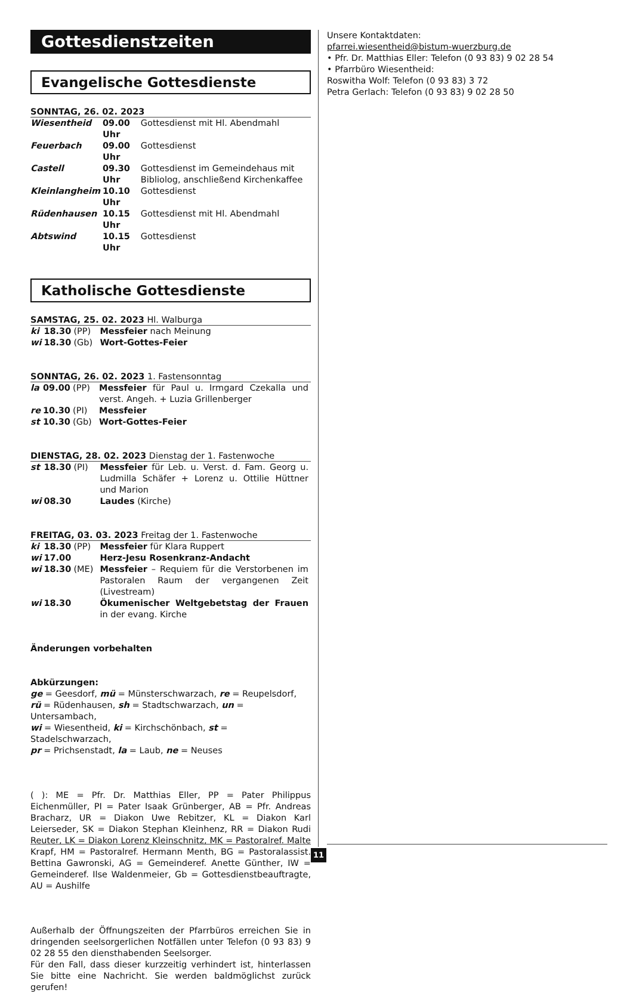Gottesdienstzeiten
Evangelische Gottesdienste
SONNTAG, 26. 02. 2023
| Wiesentheid | 09.00 Uhr | Gottesdienst mit Hl. Abendmahl |
| Feuerbach | 09.00 Uhr | Gottesdienst |
| Castell | 09.30 Uhr | Gottesdienst im Gemeindehaus mit Bibliolog, anschließend Kirchenkaffee |
| Kleinlangheim | 10.10 Uhr | Gottesdienst |
| Rüdenhausen | 10.15 Uhr | Gottesdienst mit Hl. Abendmahl |
| Abtswind | 10.15 Uhr | Gottesdienst |
Katholische Gottesdienste
SAMSTAG, 25. 02. 2023 Hl. Walburga
| ki | 18.30 | (PP) | Messfeier nach Meinung |
| wi | 18.30 | (Gb) | Wort-Gottes-Feier |
SONNTAG, 26. 02. 2023 1. Fastensonntag
| la | 09.00 | (PP) | Messfeier für Paul u. Irmgard Czekalla und verst. Angeh. + Luzia Grillenberger |
| re | 10.30 | (PI) | Messfeier |
| st | 10.30 | (Gb) | Wort-Gottes-Feier |
DIENSTAG, 28. 02. 2023 Dienstag der 1. Fastenwoche
| st | 18.30 | (PI) | Messfeier für Leb. u. Verst. d. Fam. Georg u. Ludmilla Schäfer + Lorenz u. Ottilie Hüttner und Marion |
| wi | 08.30 | | Laudes (Kirche) |
FREITAG, 03. 03. 2023 Freitag der 1. Fastenwoche
| ki | 18.30 | (PP) | Messfeier für Klara Ruppert |
| wi | 17.00 | | Herz-Jesu Rosenkranz-Andacht |
| wi | 18.30 | (ME) | Messfeier – Requiem für die Verstorbenen im Pastoralen Raum der vergangenen Zeit (Livestream) |
| wi | 18.30 | | Ökumenischer Weltgebetstag der Frauen in der evang. Kirche |
Änderungen vorbehalten
Abkürzungen:
ge = Geesdorf, mü = Münsterschwarzach, re = Reupelsdorf,
rü = Rüdenhausen, sh = Stadtschwarzach, un = Untersambach,
wi = Wiesentheid, ki = Kirchschönbach, st = Stadelschwarzach,
pr = Prichsenstadt, la = Laub, ne = Neuses
( ): ME = Pfr. Dr. Matthias Eller, PP = Pater Philippus Eichenmüller, PI = Pater Isaak Grünberger, AB = Pfr. Andreas Bracharz, UR = Diakon Uwe Rebitzer, KL = Diakon Karl Leierseder, SK = Diakon Stephan Kleinhenz, RR = Diakon Rudi Reuter, LK = Diakon Lorenz Kleinschnitz, MK = Pastoralref. Malte Krapf, HM = Pastoralref. Hermann Menth, BG = Pastoralassist. Bettina Gawronski, AG = Gemeinderef. Anette Günther, IW = Gemeinderef. Ilse Waldenmeier, Gb = Gottesdienstbeauftragte, AU = Aushilfe
Außerhalb der Öffnungszeiten der Pfarrbüros erreichen Sie in dringenden seelsorgerlichen Notfällen unter Telefon (0 93 83) 9 02 28 55 den diensthabenden Seelsorger.
Für den Fall, dass dieser kurzzeitig verhindert ist, hinterlassen Sie bitte eine Nachricht. Sie werden baldmöglichst zurück gerufen!
Unsere Kontaktdaten:
pfarrei.wiesentheid@bistum-wuerzburg.de
• Pfr. Dr. Matthias Eller: Telefon (0 93 83) 9 02 28 54
• Pfarrbüro Wiesentheid:
Roswitha Wolf: Telefon (0 93 83) 3 72
Petra Gerlach: Telefon (0 93 83) 9 02 28 50
11